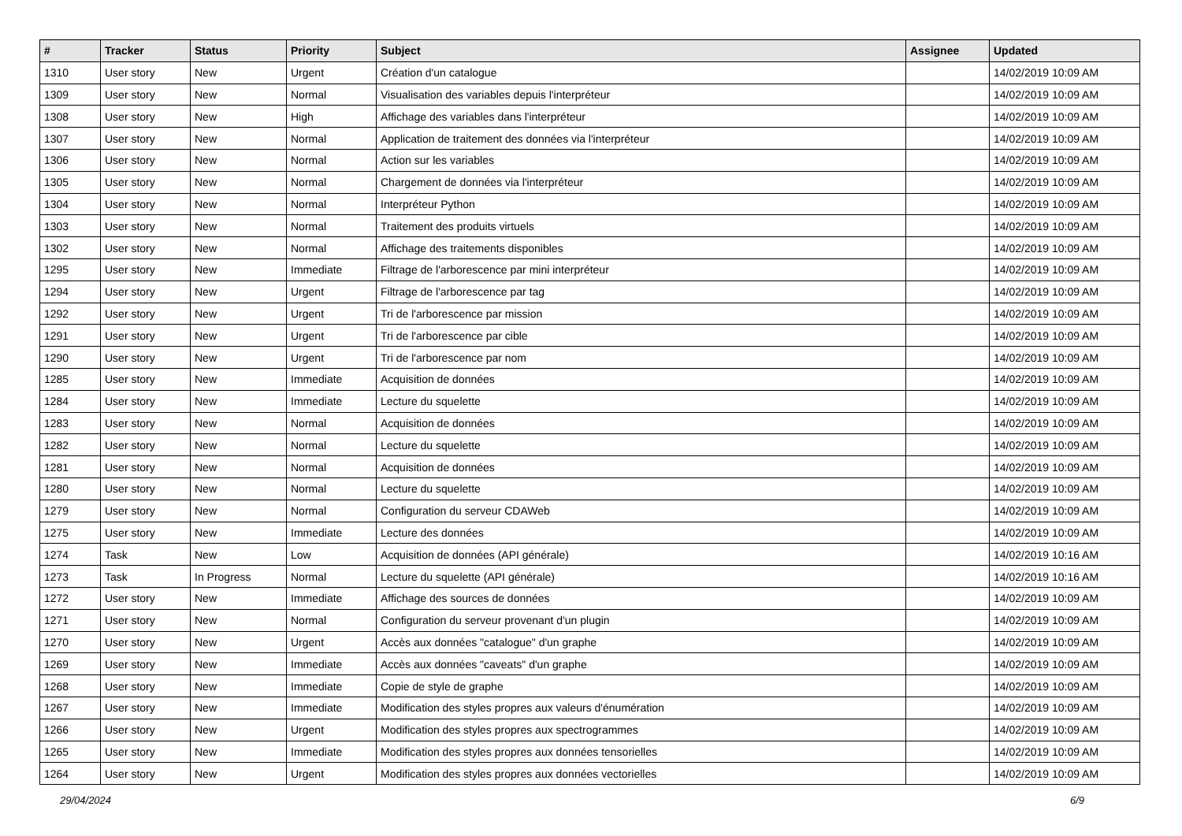| # | Tracker | Status | Priority | Subject | Assignee | Updated |
| --- | --- | --- | --- | --- | --- | --- |
| 1310 | User story | New | Urgent | Création d'un catalogue | | 14/02/2019 10:09 AM |
| 1309 | User story | New | Normal | Visualisation des variables depuis l'interpréteur | | 14/02/2019 10:09 AM |
| 1308 | User story | New | High | Affichage des variables dans l'interpréteur | | 14/02/2019 10:09 AM |
| 1307 | User story | New | Normal | Application de traitement des données via l'interpréteur | | 14/02/2019 10:09 AM |
| 1306 | User story | New | Normal | Action sur les variables | | 14/02/2019 10:09 AM |
| 1305 | User story | New | Normal | Chargement de données via l'interpréteur | | 14/02/2019 10:09 AM |
| 1304 | User story | New | Normal | Interpréteur Python | | 14/02/2019 10:09 AM |
| 1303 | User story | New | Normal | Traitement des produits virtuels | | 14/02/2019 10:09 AM |
| 1302 | User story | New | Normal | Affichage des traitements disponibles | | 14/02/2019 10:09 AM |
| 1295 | User story | New | Immediate | Filtrage de l'arborescence par mini interpréteur | | 14/02/2019 10:09 AM |
| 1294 | User story | New | Urgent | Filtrage de l'arborescence par tag | | 14/02/2019 10:09 AM |
| 1292 | User story | New | Urgent | Tri de l'arborescence par mission | | 14/02/2019 10:09 AM |
| 1291 | User story | New | Urgent | Tri de l'arborescence par cible | | 14/02/2019 10:09 AM |
| 1290 | User story | New | Urgent | Tri de l'arborescence par nom | | 14/02/2019 10:09 AM |
| 1285 | User story | New | Immediate | Acquisition de données | | 14/02/2019 10:09 AM |
| 1284 | User story | New | Immediate | Lecture du squelette | | 14/02/2019 10:09 AM |
| 1283 | User story | New | Normal | Acquisition de données | | 14/02/2019 10:09 AM |
| 1282 | User story | New | Normal | Lecture du squelette | | 14/02/2019 10:09 AM |
| 1281 | User story | New | Normal | Acquisition de données | | 14/02/2019 10:09 AM |
| 1280 | User story | New | Normal | Lecture du squelette | | 14/02/2019 10:09 AM |
| 1279 | User story | New | Normal | Configuration du serveur CDAWeb | | 14/02/2019 10:09 AM |
| 1275 | User story | New | Immediate | Lecture des données | | 14/02/2019 10:09 AM |
| 1274 | Task | New | Low | Acquisition de données (API générale) | | 14/02/2019 10:16 AM |
| 1273 | Task | In Progress | Normal | Lecture du squelette (API générale) | | 14/02/2019 10:16 AM |
| 1272 | User story | New | Immediate | Affichage des sources de données | | 14/02/2019 10:09 AM |
| 1271 | User story | New | Normal | Configuration du serveur provenant d'un plugin | | 14/02/2019 10:09 AM |
| 1270 | User story | New | Urgent | Accès aux données "catalogue" d'un graphe | | 14/02/2019 10:09 AM |
| 1269 | User story | New | Immediate | Accès aux données "caveats" d'un graphe | | 14/02/2019 10:09 AM |
| 1268 | User story | New | Immediate | Copie de style de graphe | | 14/02/2019 10:09 AM |
| 1267 | User story | New | Immediate | Modification des styles propres aux valeurs d'énumération | | 14/02/2019 10:09 AM |
| 1266 | User story | New | Urgent | Modification des styles propres aux spectrogrammes | | 14/02/2019 10:09 AM |
| 1265 | User story | New | Immediate | Modification des styles propres aux données tensorielles | | 14/02/2019 10:09 AM |
| 1264 | User story | New | Urgent | Modification des styles propres aux données vectorielles | | 14/02/2019 10:09 AM |
29/04/2024 6/9